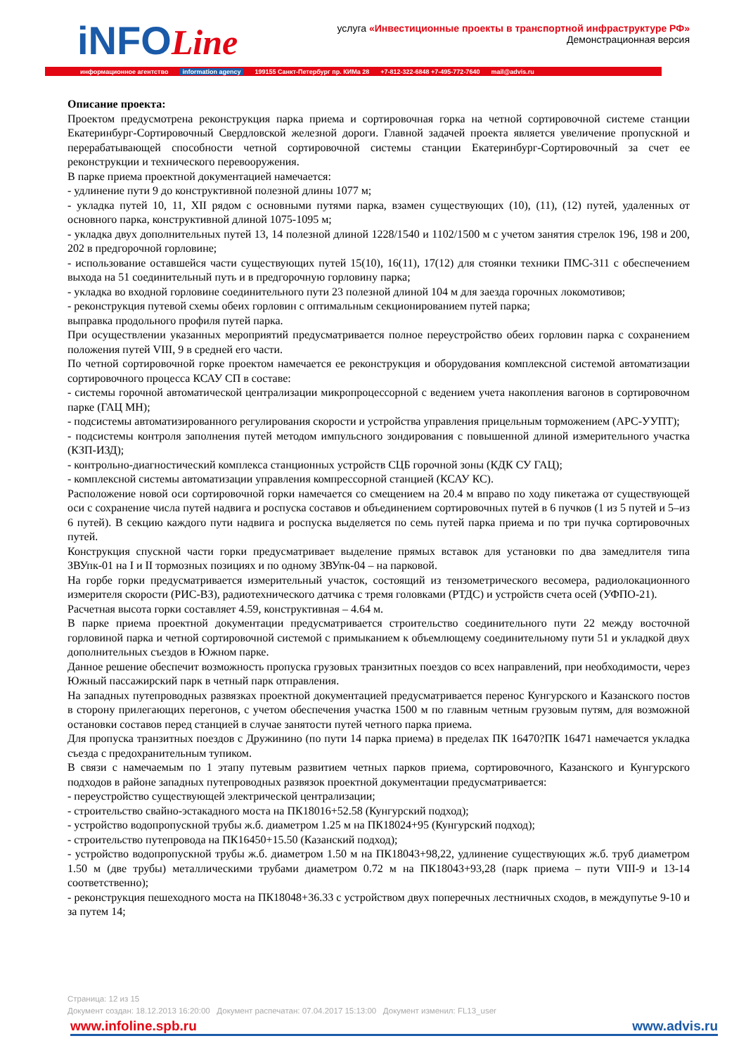iNFOLine
услуга «Инвестиционные проекты в транспортной инфраструктуре РФ»
Демонстрационная версия
информационное агентство information agency 199155 Санкт-Петербург пр. КИМа 28 +7-812-322-6848 +7-495-772-7640 mail@advis.ru
Описание проекта:
Проектом предусмотрена реконструкция парка приема и сортировочная горка на четной сортировочной системе станции Екатеринбург-Сортировочный Свердловской железной дороги. Главной задачей проекта является увеличение пропускной и перерабатывающей способности четной сортировочной системы станции Екатеринбург-Сортировочный за счет ее реконструкции и технического перевооружения.
В парке приема проектной документацией намечается:
- удлинение пути 9 до конструктивной полезной длины 1077 м;
- укладка путей 10, 11, XII рядом с основными путями парка, взамен существующих (10), (11), (12) путей, удаленных от основного парка, конструктивной длиной 1075-1095 м;
- укладка двух дополнительных путей 13, 14 полезной длиной 1228/1540 и 1102/1500 м с учетом занятия стрелок 196, 198 и 200, 202 в предгорочной горловине;
- использование оставшейся части существующих путей 15(10), 16(11), 17(12) для стоянки техники ПМС-311 с обеспечением выхода на 51 соединительный путь и в предгорочную горловину парка;
- укладка во входной горловине соединительного пути 23 полезной длиной 104 м для заезда горочных локомотивов;
- реконструкция путевой схемы обеих горловин с оптимальным секционированием путей парка;
выправка продольного профиля путей парка.
При осуществлении указанных мероприятий предусматривается полное переустройство обеих горловин парка с сохранением положения путей VIII, 9 в средней его части.
По четной сортировочной горке проектом намечается ее реконструкция и оборудования комплексной системой автоматизации сортировочного процесса КСАУ СП в составе:
- системы горочной автоматической централизации микропроцессорной с ведением учета накопления вагонов в сортировочном парке (ГАЦ МН);
- подсистемы автоматизированного регулирования скорости и устройства управления прицельным торможением (АРС-УУПТ);
- подсистемы контроля заполнения путей методом импульсного зондирования с повышенной длиной измерительного участка (КЗП-ИЗД);
- контрольно-диагностический комплекса станционных устройств СЦБ горочной зоны (КДК СУ ГАЦ);
- комплексной системы автоматизации управления компрессорной станцией (КСАУ КС).
Расположение новой оси сортировочной горки намечается со смещением на 20.4 м вправо по ходу пикетажа от существующей оси с сохранение числа путей надвига и роспуска составов и объединением сортировочных путей в 6 пучков (1 из 5 путей и 5–из 6 путей). В секцию каждого пути надвига и роспуска выделяется по семь путей парка приема и по три пучка сортировочных путей.
Конструкция спускной части горки предусматривает выделение прямых вставок для установки по два замедлителя типа ЗВУпк-01 на I и II тормозных позициях и по одному ЗВУпк-04 – на парковой.
На горбе горки предусматривается измерительный участок, состоящий из тензометрического весомера, радиолокационного измерителя скорости (РИС-ВЗ), радиотехнического датчика с тремя головками (РТДС) и устройств счета осей (УФПО-21).
Расчетная высота горки составляет 4.59, конструктивная – 4.64 м.
В парке приема проектной документации предусматривается строительство соединительного пути 22 между восточной горловиной парка и четной сортировочной системой с примыканием к объемлющему соединительному пути 51 и укладкой двух дополнительных съездов в Южном парке.
Данное решение обеспечит возможность пропуска грузовых транзитных поездов со всех направлений, при необходимости, через Южный пассажирский парк в четный парк отправления.
На западных путепроводных развязках проектной документацией предусматривается перенос Кунгурского и Казанского постов в сторону прилегающих перегонов, с учетом обеспечения участка 1500 м по главным четным грузовым путям, для возможной остановки составов перед станцией в случае занятости путей четного парка приема.
Для пропуска транзитных поездов с Дружинино (по пути 14 парка приема) в пределах ПК 16470?ПК 16471 намечается укладка съезда с предохранительным тупиком.
В связи с намечаемым по 1 этапу путевым развитием четных парков приема, сортировочного, Казанского и Кунгурского подходов в районе западных путепроводных развязок проектной документации предусматривается:
- переустройство существующей электрической централизации;
- строительство свайно-эстакадного моста на ПК18016+52.58 (Кунгурский подход);
- устройство водопропускной трубы ж.б. диаметром 1.25 м на ПК18024+95 (Кунгурский подход);
- строительство путепровода на ПК16450+15.50 (Казанский подход);
- устройство водопропускной трубы ж.б. диаметром 1.50 м на ПК18043+98,22, удлинение существующих ж.б. труб диаметром 1.50 м (две трубы) металлическими трубами диаметром 0.72 м на ПК18043+93,28 (парк приема – пути VIII-9 и 13-14 соответственно);
- реконструкция пешеходного моста на ПК18048+36.33 с устройством двух поперечных лестничных сходов, в междупутье 9-10 и за путем 14;
Страница: 12 из 15
Документ создан: 18.12.2013 16:20:00 Документ распечатан: 07.04.2017 15:13:00 Документ изменил: FL13_user
www.infoline.spb.ru www.advis.ru